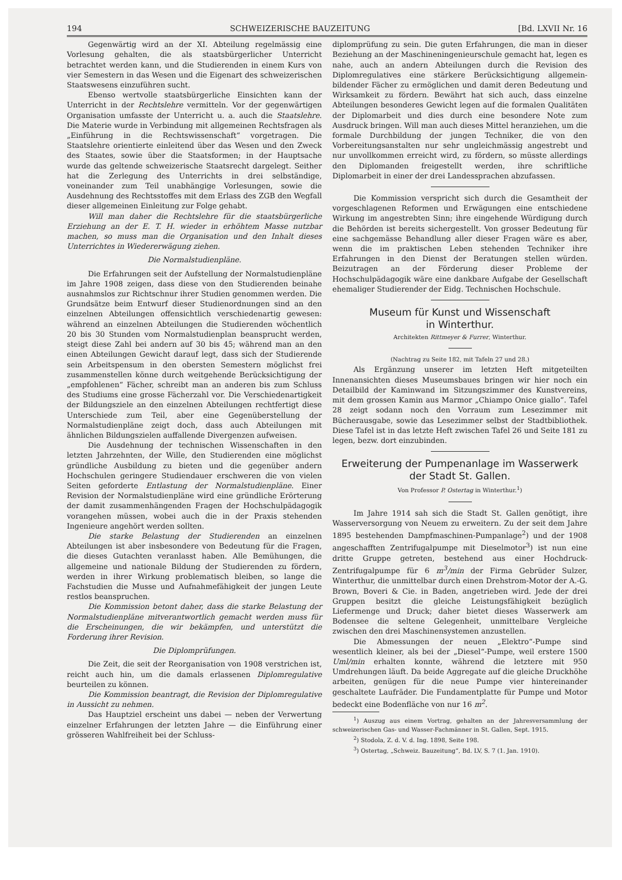194 SCHWEIZERISCHE BAUZEITUNG [Bd. LXVII Nr. 16
Gegenwärtig wird an der XI. Abteilung regelmässig eine Vorlesung gehalten, die als staatsbürgerlicher Unterricht betrachtet werden kann, und die Studierenden in einem Kurs von vier Semestern in das Wesen und die Eigenart des schweizerischen Staatswesens einzuführen sucht.
Ebenso wertvolle staatsbürgerliche Einsichten kann der Unterricht in der Rechtslehre vermitteln. Vor der gegenwärtigen Organisation umfasste der Unterricht u. a. auch die Staatslehre. Die Materie wurde in Verbindung mit allgemeinen Rechtsfragen als „Einführung in die Rechtswissenschaft“ vorgetragen. Die Staatslehre orientierte einleitend über das Wesen und den Zweck des Staates, sowie über die Staatsformen; in der Hauptsache wurde das geltende schweizerische Staatsrecht dargelegt. Seither hat die Zerlegung des Unterrichts in drei selbständige, voneinander zum Teil unabhängige Vorlesungen, sowie die Ausdehnung des Rechtsstoffes mit dem Erlass des ZGB den Wegfall dieser allgemeinen Einleitung zur Folge gehabt.
Will man daher die Rechtslehre für die staatsbürgerliche Erziehung an der E. T. H. wieder in erhöhtem Masse nutzbar machen, so muss man die Organisation und den Inhalt dieses Unterrichtes in Wiedererwägung ziehen.
Die Normalstudienpläne.
Die Erfahrungen seit der Aufstellung der Normalstudienpläne im Jahre 1908 zeigen, dass diese von den Studierenden beinahe ausnahmslos zur Richtschnur ihrer Studien genommen werden. Die Grundsätze beim Entwurf dieser Studienordnungen sind an den einzelnen Abteilungen offensichtlich verschiedenartig gewesen: während an einzelnen Abteilungen die Studierenden wöchentlich 20 bis 30 Stunden vom Normalstudienplan beansprucht werden, steigt diese Zahl bei andern auf 30 bis 45; während man an den einen Abteilungen Gewicht darauf legt, dass sich der Studierende sein Arbeitspensum in den obersten Semestern möglichst frei zusammenstellen könne durch weitgehende Berücksichtigung der „empfohlenen“ Fächer, schreibt man an anderen bis zum Schluss des Studiums eine grosse Fächerzahl vor. Die Verschiedenartigkeit der Bildungsziele an den einzelnen Abteilungen rechtfertigt diese Unterschiede zum Teil, aber eine Gegenüberstellung der Normalstudienpläne zeigt doch, dass auch Abteilungen mit ähnlichen Bildungszielen auffallende Divergenzen aufweisen.
Die Ausdehnung der technischen Wissenschaften in den letzten Jahrzehnten, der Wille, den Studierenden eine möglichst gründliche Ausbildung zu bieten und die gegenüber andern Hochschulen geringere Studiendauer erschweren die von vielen Seiten geforderte Entlastung der Normalstudienpläne. Einer Revision der Normalstudienpläne wird eine gründliche Erörterung der damit zusammenhängenden Fragen der Hochschulpädagogik vorangehen müssen, wobei auch die in der Praxis stehenden Ingenieure angehört werden sollten.
Die starke Belastung der Studierenden an einzelnen Abteilungen ist aber insbesondere von Bedeutung für die Fragen, die dieses Gutachten veranlasst haben. Alle Bemühungen, die allgemeine und nationale Bildung der Studierenden zu fördern, werden in ihrer Wirkung problematisch bleiben, so lange die Fachstudien die Musse und Aufnahmefähigkeit der jungen Leute restlos beanspruchen.
Die Kommission betont daher, dass die starke Belastung der Normalstudienpläne mitverantwortlich gemacht werden muss für die Erscheinungen, die wir bekämpfen, und unterstützt die Forderung ihrer Revision.
Die Diplomprüfungen.
Die Zeit, die seit der Reorganisation von 1908 verstrichen ist, reicht auch hin, um die damals erlassenen Diplomregulative beurteilen zu können.
Die Kommission beantragt, die Revision der Diplomregulative in Aussicht zu nehmen.
Das Hauptziel erscheint uns dabei — neben der Verwertung einzelner Erfahrungen der letzten Jahre — die Einführung einer grösseren Wahlfreiheit bei der Schluss-
diplomprüfung zu sein. Die guten Erfahrungen, die man in dieser Beziehung an der Maschineningenieurschule gemacht hat, legen es nahe, auch an andern Abteilungen durch die Revision des Diplomregulatives eine stärkere Berücksichtigung allgemein-bildender Fächer zu ermöglichen und damit deren Bedeutung und Wirksamkeit zu fördern. Bewährt hat sich auch, dass einzelne Abteilungen besonderes Gewicht legen auf die formalen Qualitäten der Diplomarbeit und dies durch eine besondere Note zum Ausdruck bringen. Will man auch dieses Mittel heranziehen, um die formale Durchbildung der jungen Techniker, die von den Vorbereitungsanstalten nur sehr ungleichmässig angestrebt und nur unvollkommen erreicht wird, zu fördern, so müsste allerdings den Diplomanden freigestellt werden, ihre schriftliche Diplomarbeit in einer der drei Landessprachen abzufassen.
Die Kommission verspricht sich durch die Gesamtheit der vorgeschlagenen Reformen und Erwägungen eine entschiedene Wirkung im angestrebten Sinn; ihre eingehende Würdigung durch die Behörden ist bereits sichergestellt. Von grosser Bedeutung für eine sachgemässe Behandlung aller dieser Fragen wäre es aber, wenn die im praktischen Leben stehenden Techniker ihre Erfahrungen in den Dienst der Beratungen stellen würden. Beizutragen an der Förderung dieser Probleme der Hochschulpädagogik wäre eine dankbare Aufgabe der Gesellschaft ehemaliger Studierender der Eidg. Technischen Hochschule.
Museum für Kunst und Wissenschaft
in Winterthur.
Architekten Rittmeyer & Furrer, Winterthur.
(Nachtrag zu Seite 182, mit Tafeln 27 und 28.)
Als Ergänzung unserer im letzten Heft mitgeteilten Innenansichten dieses Museumsbaues bringen wir hier noch ein Detailbild der Kaminwand im Sitzungszimmer des Kunstvereins, mit dem grossen Kamin aus Marmor „Chiampo Onice giallo“. Tafel 28 zeigt sodann noch den Vorraum zum Lesezimmer mit Bücherausgabe, sowie das Lesezimmer selbst der Stadtbibliothek. Diese Tafel ist in das letzte Heft zwischen Tafel 26 und Seite 181 zu legen, bezw. dort einzubinden.
Erweiterung der Pumpenanlage im Wasserwerk
der Stadt St. Gallen.
Von Professor P. Ostertag in Winterthur.<sup>1</sup>)
Im Jahre 1914 sah sich die Stadt St. Gallen genötigt, ihre Wasserversorgung von Neuem zu erweitern. Zu der seit dem Jahre 1895 bestehenden Dampfmaschinen-Pumpanlage<sup>2</sup>) und der 1908 angeschafften Zentrifugalpumpe mit Dieselmotor<sup>3</sup>) ist nun eine dritte Gruppe getreten, bestehend aus einer Hochdruck-Zentrifugalpumpe für 6 m<sup>3</sup>/min der Firma Gebrüder Sulzer, Winterthur, die unmittelbar durch einen Drehstrom-Motor der A.-G. Brown, Boveri & Cie. in Baden, angetrieben wird. Jede der drei Gruppen besitzt die gleiche Leistungsfähigkeit bezüglich Liefermenge und Druck; daher bietet dieses Wasserwerk am Bodensee die seltene Gelegenheit, unmittelbare Vergleiche zwischen den drei Maschinensystemen anzustellen.
Die Abmessungen der neuen „Elektro“-Pumpe sind wesentlich kleiner, als bei der „Diesel“-Pumpe, weil erstere 1500 Uml/min erhalten konnte, während die letztere mit 950 Umdrehungen läuft. Da beide Aggregate auf die gleiche Druckhöhe arbeiten, genügen für die neue Pumpe vier hintereinander geschaltete Laufräder. Die Fundamentplatte für Pumpe und Motor bedeckt eine Bodenfläche von nur 16 m<sup>2</sup>.
<sup>1</sup>) Auszug aus einem Vortrag, gehalten an der Jahresversammlung der schweizerischen Gas- und Wasser-Fachmänner in St. Gallen, Sept. 1915.
<sup>2</sup>) Stodola, Z. d. V. d. Ing. 1898, Seite 198.
<sup>3</sup>) Ostertag, „Schweiz. Bauzeitung“, Bd. LV, S. 7 (1. Jan. 1910).